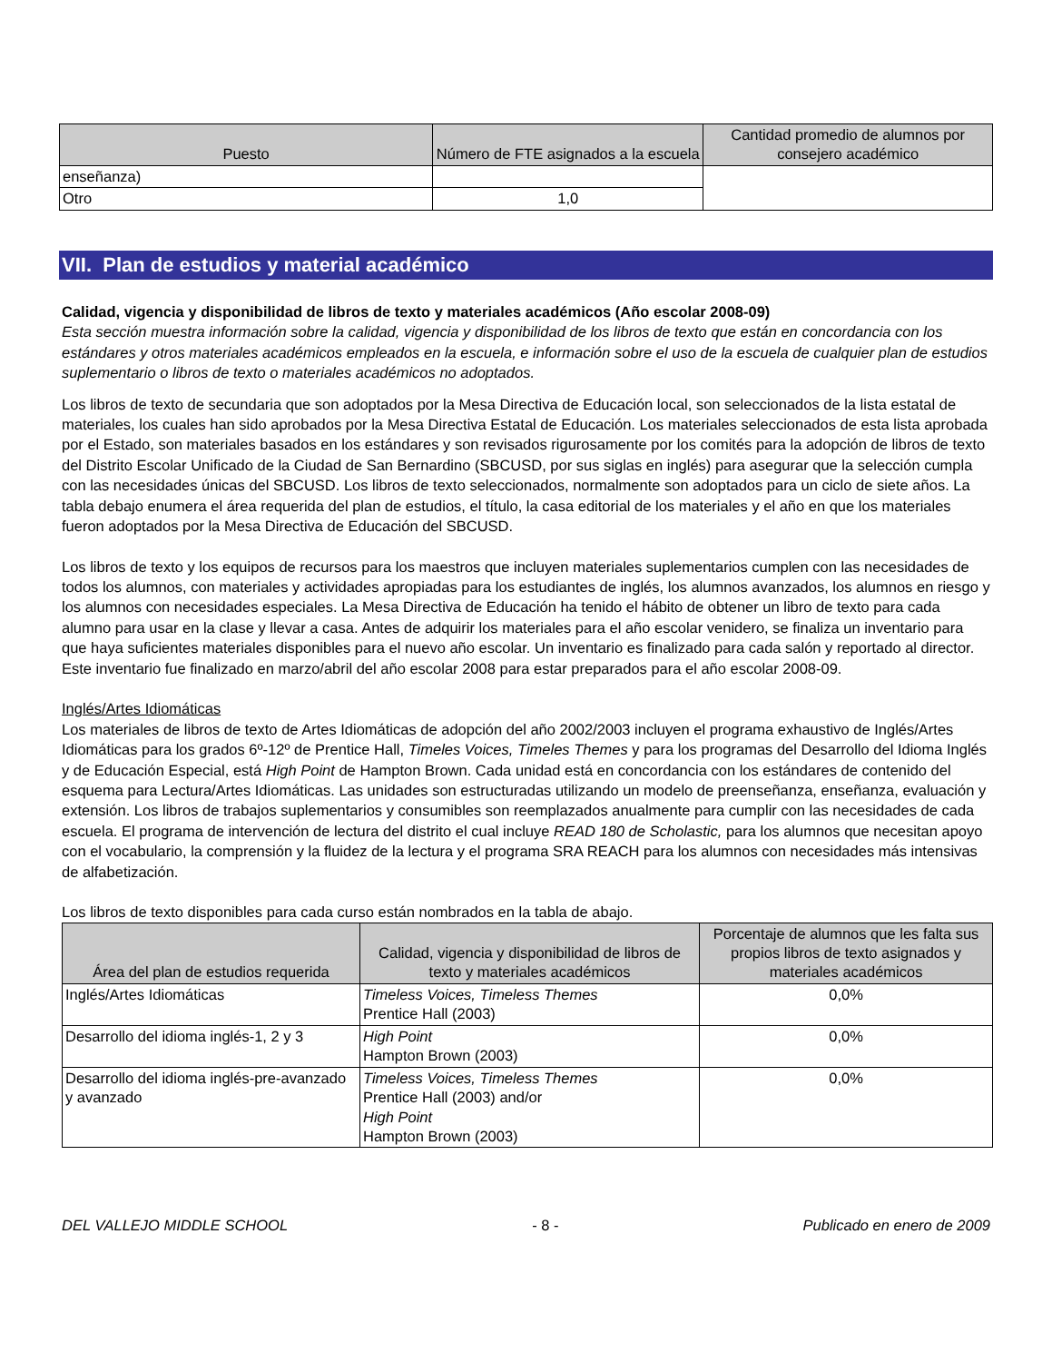| Puesto | Número de FTE asignados a la escuela | Cantidad promedio de alumnos por consejero académico |
| --- | --- | --- |
| enseñanza) | | |
| Otro | 1,0 | |
VII. Plan de estudios y material académico
Calidad, vigencia y disponibilidad de libros de texto y materiales académicos (Año escolar 2008-09)
Esta sección muestra información sobre la calidad, vigencia y disponibilidad de los libros de texto que están en concordancia con los estándares y otros materiales académicos empleados en la escuela, e información sobre el uso de la escuela de cualquier plan de estudios suplementario o libros de texto o materiales académicos no adoptados.
Los libros de texto de secundaria que son adoptados por la Mesa Directiva de Educación local, son seleccionados de la lista estatal de materiales, los cuales han sido aprobados por la Mesa Directiva Estatal de Educación. Los materiales seleccionados de esta lista aprobada por el Estado, son materiales basados en los estándares y son revisados rigurosamente por los comités para la adopción de libros de texto del Distrito Escolar Unificado de la Ciudad de San Bernardino (SBCUSD, por sus siglas en inglés) para asegurar que la selección cumpla con las necesidades únicas del SBCUSD. Los libros de texto seleccionados, normalmente son adoptados para un ciclo de siete años. La tabla debajo enumera el área requerida del plan de estudios, el título, la casa editorial de los materiales y el año en que los materiales fueron adoptados por la Mesa Directiva de Educación del SBCUSD.
Los libros de texto y los equipos de recursos para los maestros que incluyen materiales suplementarios cumplen con las necesidades de todos los alumnos, con materiales y actividades apropiadas para los estudiantes de inglés, los alumnos avanzados, los alumnos en riesgo y los alumnos con necesidades especiales. La Mesa Directiva de Educación ha tenido el hábito de obtener un libro de texto para cada alumno para usar en la clase y llevar a casa. Antes de adquirir los materiales para el año escolar venidero, se finaliza un inventario para que haya suficientes materiales disponibles para el nuevo año escolar. Un inventario es finalizado para cada salón y reportado al director. Este inventario fue finalizado en marzo/abril del año escolar 2008 para estar preparados para el año escolar 2008-09.
Inglés/Artes Idiomáticas
Los materiales de libros de texto de Artes Idiomáticas de adopción del año 2002/2003 incluyen el programa exhaustivo de Inglés/Artes Idiomáticas para los grados 6º-12º de Prentice Hall, Timeles Voices, Timeles Themes y para los programas del Desarrollo del Idioma Inglés y de Educación Especial, está High Point de Hampton Brown. Cada unidad está en concordancia con los estándares de contenido del esquema para Lectura/Artes Idiomáticas. Las unidades son estructuradas utilizando un modelo de preenseñanza, enseñanza, evaluación y extensión. Los libros de trabajos suplementarios y consumibles son reemplazados anualmente para cumplir con las necesidades de cada escuela. El programa de intervención de lectura del distrito el cual incluye READ 180 de Scholastic, para los alumnos que necesitan apoyo con el vocabulario, la comprensión y la fluidez de la lectura y el programa SRA REACH para los alumnos con necesidades más intensivas de alfabetización.
Los libros de texto disponibles para cada curso están nombrados en la tabla de abajo.
| Área del plan de estudios requerida | Calidad, vigencia y disponibilidad de libros de texto y materiales académicos | Porcentaje de alumnos que les falta sus propios libros de texto asignados y materiales académicos |
| --- | --- | --- |
| Inglés/Artes Idiomáticas | Timeless Voices, Timeless Themes Prentice Hall (2003) | 0,0% |
| Desarrollo del idioma inglés-1, 2 y 3 | High Point Hampton Brown (2003) | 0,0% |
| Desarrollo del idioma inglés-pre-avanzado y avanzado | Timeless Voices, Timeless Themes Prentice Hall (2003) and/or High Point Hampton Brown (2003) | 0,0% |
DEL VALLEJO MIDDLE SCHOOL - 8 - Publicado en enero de 2009